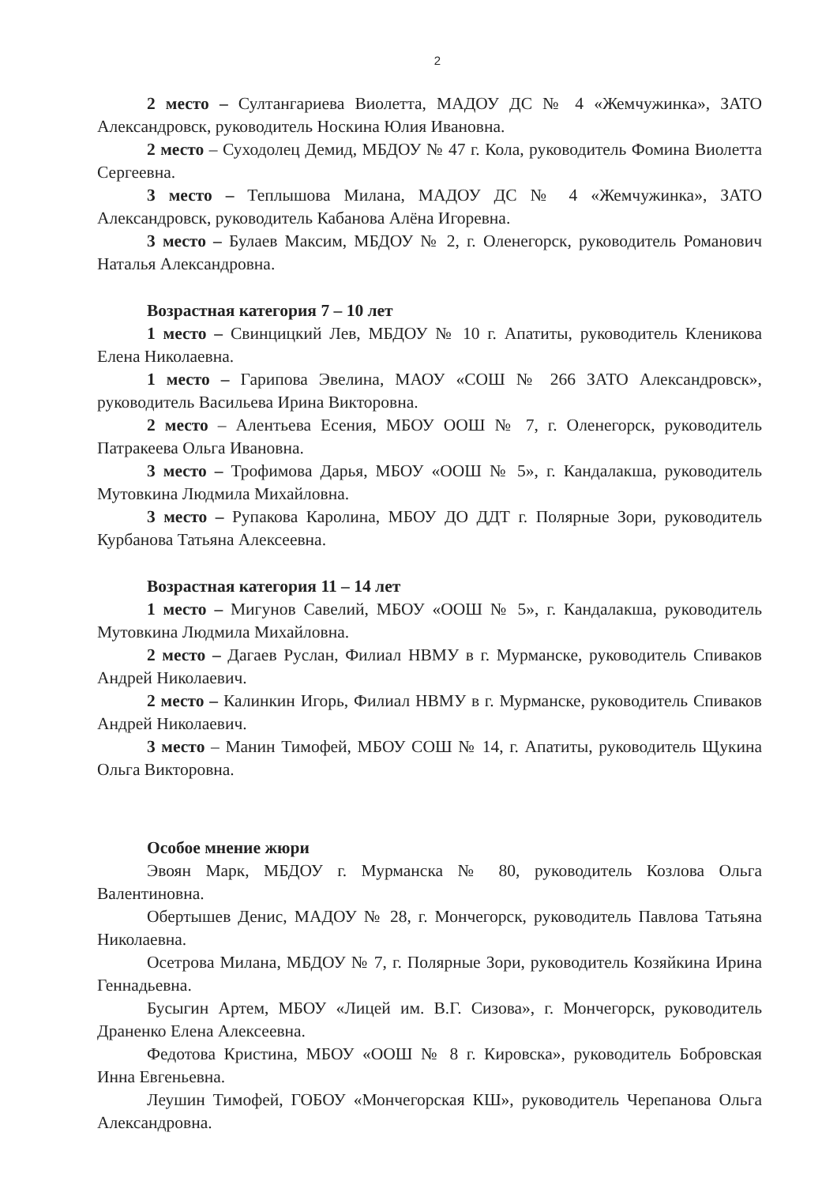2
2 место – Султангариева Виолетта, МАДОУ ДС № 4 «Жемчужинка», ЗАТО Александровск, руководитель Носкина Юлия Ивановна.
2 место – Суходолец Демид, МБДОУ № 47 г. Кола, руководитель Фомина Виолетта Сергеевна.
3 место – Теплышова Милана, МАДОУ ДС № 4 «Жемчужинка», ЗАТО Александровск, руководитель Кабанова Алёна Игоревна.
3 место – Булаев Максим, МБДОУ № 2, г. Оленегорск, руководитель Романович Наталья Александровна.
Возрастная категория 7 – 10 лет
1 место – Свинцицкий Лев, МБДОУ № 10 г. Апатиты, руководитель Кленикова Елена Николаевна.
1 место – Гарипова Эвелина, МАОУ «СОШ № 266 ЗАТО Александровск», руководитель Васильева Ирина Викторовна.
2 место – Алентьева Есения, МБОУ ООШ № 7, г. Оленегорск, руководитель Патракеева Ольга Ивановна.
3 место – Трофимова Дарья, МБОУ «ООШ № 5», г. Кандалакша, руководитель Мутовкина Людмила Михайловна.
3 место – Рупакова Каролина, МБОУ ДО ДДТ г. Полярные Зори, руководитель Курбанова Татьяна Алексеевна.
Возрастная категория 11 – 14 лет
1 место – Мигунов Савелий, МБОУ «ООШ № 5», г. Кандалакша, руководитель Мутовкина Людмила Михайловна.
2 место – Дагаев Руслан, Филиал НВМУ в г. Мурманске, руководитель Спиваков Андрей Николаевич.
2 место – Калинкин Игорь, Филиал НВМУ в г. Мурманске, руководитель Спиваков Андрей Николаевич.
3 место – Манин Тимофей, МБОУ СОШ № 14, г. Апатиты, руководитель Щукина Ольга Викторовна.
Особое мнение жюри
Эвоян Марк, МБДОУ г. Мурманска № 80, руководитель Козлова Ольга Валентиновна.
Обертышев Денис, МАДОУ № 28, г. Мончегорск, руководитель Павлова Татьяна Николаевна.
Осетрова Милана, МБДОУ № 7, г. Полярные Зори, руководитель Козяйкина Ирина Геннадьевна.
Бусыгин Артем, МБОУ «Лицей им. В.Г. Сизова», г. Мончегорск, руководитель Драненко Елена Алексеевна.
Федотова Кристина, МБОУ «ООШ № 8 г. Кировска», руководитель Бобровская Инна Евгеньевна.
Леушин Тимофей, ГОБОУ «Мончегорская КШ», руководитель Черепанова Ольга Александровна.